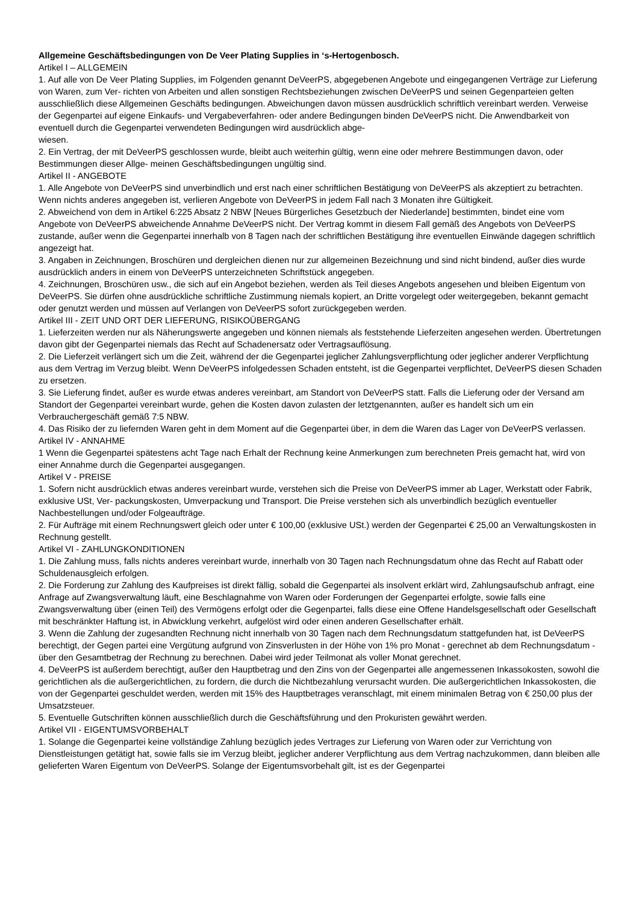Allgemeine Geschäftsbedingungen von De Veer Plating Supplies in ‘s-Hertogenbosch.
Artikel I – ALLGEMEIN
1. Auf alle von De Veer Plating Supplies, im Folgenden genannt DeVeerPS, abgegebenen Angebote und eingegangenen Verträge zur Lieferung von Waren, zum Ver- richten von Arbeiten und allen sonstigen Rechtsbeziehungen zwischen DeVeerPS und seinen Gegenparteien gelten ausschließlich diese Allgemeinen Geschäfts bedingungen. Abweichungen davon müssen ausdrücklich schriftlich vereinbart werden. Verweise der Gegenpartei auf eigene Einkaufs- und Vergabeverfahren- oder andere Bedingungen binden DeVeerPS nicht. Die Anwendbarkeit von eventuell durch die Gegenpartei verwendeten Bedingungen wird ausdrücklich abge-
wiesen.
2. Ein Vertrag, der mit DeVeerPS geschlossen wurde, bleibt auch weiterhin gültig, wenn eine oder mehrere Bestimmungen davon, oder Bestimmungen dieser Allge- meinen Geschäftsbedingungen ungültig sind.
Artikel II - ANGEBOTE
1. Alle Angebote von DeVeerPS sind unverbindlich und erst nach einer schriftlichen Bestätigung von DeVeerPS als akzeptiert zu betrachten. Wenn nichts anderes angegeben ist, verlieren Angebote von DeVeerPS in jedem Fall nach 3 Monaten ihre Gültigkeit.
2. Abweichend von dem in Artikel 6:225 Absatz 2 NBW [Neues Bürgerliches Gesetzbuch der Niederlande] bestimmten, bindet eine vom Angebote von DeVeerPS abweichende Annahme DeVeerPS nicht. Der Vertrag kommt in diesem Fall gemäß des Angebots von DeVeerPS zustande, außer wenn die Gegenpartei innerhalb von 8 Tagen nach der schriftlichen Bestätigung ihre eventuellen Einwände dagegen schriftlich angezeigt hat.
3. Angaben in Zeichnungen, Broschüren und dergleichen dienen nur zur allgemeinen Bezeichnung und sind nicht bindend, außer dies wurde ausdrücklich anders in einem von DeVeerPS unterzeichneten Schriftstück angegeben.
4. Zeichnungen, Broschüren usw., die sich auf ein Angebot beziehen, werden als Teil dieses Angebots angesehen und bleiben Eigentum von DeVeerPS. Sie dürfen ohne ausdrückliche schriftliche Zustimmung niemals kopiert, an Dritte vorgelegt oder weitergegeben, bekannt gemacht oder genutzt werden und müssen auf Verlangen von DeVeerPS sofort zurückgegeben werden.
Artikel III - ZEIT UND ORT DER LIEFERUNG, RISIKOÜBERGANG
1. Lieferzeiten werden nur als Näherungswerte angegeben und können niemals als feststehende Lieferzeiten angesehen werden. Übertretungen davon gibt der Gegenpartei niemals das Recht auf Schadenersatz oder Vertragsauflösung.
2. Die Lieferzeit verlängert sich um die Zeit, während der die Gegenpartei jeglicher Zahlungsverpflichtung oder jeglicher anderer Verpflichtung aus dem Vertrag im Verzug bleibt. Wenn DeVeerPS infolgedessen Schaden entsteht, ist die Gegenpartei verpflichtet, DeVeerPS diesen Schaden zu ersetzen.
3. Sie Lieferung findet, außer es wurde etwas anderes vereinbart, am Standort von DeVeerPS statt. Falls die Lieferung oder der Versand am Standort der Gegenpartei vereinbart wurde, gehen die Kosten davon zulasten der letztgenannten, außer es handelt sich um ein Verbrauchergeschäft gemäß 7:5 NBW.
4. Das Risiko der zu liefernden Waren geht in dem Moment auf die Gegenpartei über, in dem die Waren das Lager von DeVeerPS verlassen.
Artikel IV - ANNAHME
1 Wenn die Gegenpartei spätestens acht Tage nach Erhalt der Rechnung keine Anmerkungen zum berechneten Preis gemacht hat, wird von einer Annahme durch die Gegenpartei ausgegangen.
Artikel V - PREISE
1. Sofern nicht ausdrücklich etwas anderes vereinbart wurde, verstehen sich die Preise von DeVeerPS immer ab Lager, Werkstatt oder Fabrik, exklusive USt, Ver- packungskosten, Umverpackung und Transport. Die Preise verstehen sich als unverbindlich bezüglich eventueller Nachbestellungen und/oder Folgeaufträge.
2. Für Aufträge mit einem Rechnungswert gleich oder unter € 100,00 (exklusive USt.) werden der Gegenpartei € 25,00 an Verwaltungskosten in Rechnung gestellt.
Artikel VI - ZAHLUNGKONDITIONEN
1. Die Zahlung muss, falls nichts anderes vereinbart wurde, innerhalb von 30 Tagen nach Rechnungsdatum ohne das Recht auf Rabatt oder Schuldenausgleich erfolgen.
2. Die Forderung zur Zahlung des Kaufpreises ist direkt fällig, sobald die Gegenpartei als insolvent erklärt wird, Zahlungsaufschub anfragt, eine Anfrage auf Zwangsverwaltung läuft, eine Beschlagnahme von Waren oder Forderungen der Gegenpartei erfolgte, sowie falls eine Zwangsverwaltung über (einen Teil) des Vermögens erfolgt oder die Gegenpartei, falls diese eine Offene Handelsgesellschaft oder Gesellschaft mit beschränkter Haftung ist, in Abwicklung verkehrt, aufgelöst wird oder einen anderen Gesellschafter erhält.
3. Wenn die Zahlung der zugesandten Rechnung nicht innerhalb von 30 Tagen nach dem Rechnungsdatum stattgefunden hat, ist DeVeerPS berechtigt, der Gegen partei eine Vergütung aufgrund von Zinsverlusten in der Höhe von 1% pro Monat - gerechnet ab dem Rechnungsdatum - über den Gesamtbetrag der Rechnung zu berechnen. Dabei wird jeder Teilmonat als voller Monat gerechnet.
4. DeVeerPS ist außerdem berechtigt, außer den Hauptbetrag und den Zins von der Gegenpartei alle angemessenen Inkassokosten, sowohl die gerichtlichen als die außergerichtlichen, zu fordern, die durch die Nichtbezahlung verursacht wurden. Die außergerichtlichen Inkassokosten, die von der Gegenpartei geschuldet werden, werden mit 15% des Hauptbetrages veranschlagt, mit einem minimalen Betrag von € 250,00 plus der Umsatzsteuer.
5. Eventuelle Gutschriften können ausschließlich durch die Geschäftsführung und den Prokuristen gewährt werden.
Artikel VII - EIGENTUMSVORBEHALT
1. Solange die Gegenpartei keine vollständige Zahlung bezüglich jedes Vertrages zur Lieferung von Waren oder zur Verrichtung von Dienstleistungen getätigt hat, sowie falls sie im Verzug bleibt, jeglicher anderer Verpflichtung aus dem Vertrag nachzukommen, dann bleiben alle gelieferten Waren Eigentum von DeVeerPS. Solange der Eigentumsvorbehalt gilt, ist es der Gegenpartei